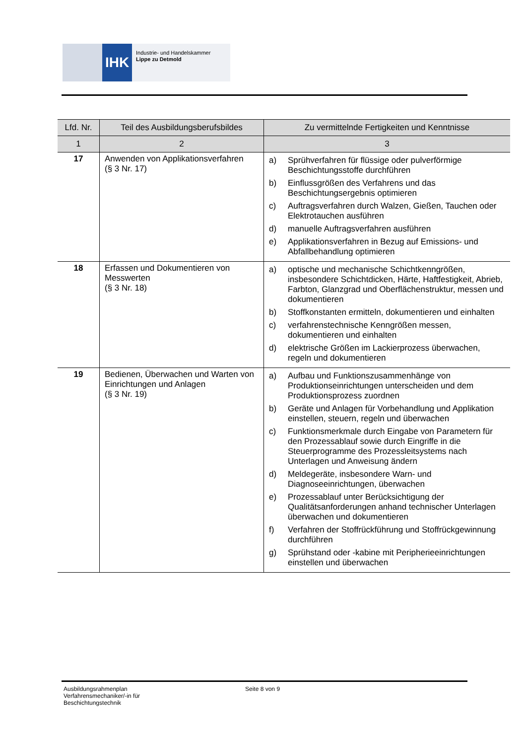IHK
Industrie- und Handelskammer
Lippe zu Detmold
| Lfd. Nr. | Teil des Ausbildungsberufsbildes | Zu vermittelnde Fertigkeiten und Kenntnisse |
| --- | --- | --- |
| 1 | 2 | 3 |
| 17 | Anwenden von Applikationsverfahren (§ 3 Nr. 17) | a) Sprühverfahren für flüssige oder pulverförmige Beschichtungsstoffe durchführen b) Einflussgrößen des Verfahrens und das Beschichtungsergebnis optimieren c) Auftragsverfahren durch Walzen, Gießen, Tauchen oder Elektrotauchen ausführen d) manuelle Auftragsverfahren ausführen e) Applikationsverfahren in Bezug auf Emissions- und Abfallbehandlung optimieren |
| 18 | Erfassen und Dokumentieren von Messwerten (§ 3 Nr. 18) | a) optische und mechanische Schichtkenngrößen, insbesondere Schichtdicken, Härte, Haftfestigkeit, Abrieb, Farbton, Glanzgrad und Oberflächenstruktur, messen und dokumentieren b) Stoffkonstanten ermitteln, dokumentieren und einhalten c) verfahrenstechnische Kenngrößen messen, dokumentieren und einhalten d) elektrische Größen im Lackierprozess überwachen, regeln und dokumentieren |
| 19 | Bedienen, Überwachen und Warten von Einrichtungen und Anlagen (§ 3 Nr. 19) | a) Aufbau und Funktionszusammenhänge von Produktionseinrichtungen unterscheiden und dem Produktionsprozess zuordnen b) Geräte und Anlagen für Vorbehandlung und Applikation einstellen, steuern, regeln und überwachen c) Funktionsmerkmale durch Eingabe von Parametern für den Prozessablauf sowie durch Eingriffe in die Steuerprogramme des Prozessleitsystems nach Unterlagen und Anweisung ändern d) Meldegeräte, insbesondere Warn- und Diagnoseeinrichtungen, überwachen e) Prozessablauf unter Berücksichtigung der Qualitätsanforderungen anhand technischer Unterlagen überwachen und dokumentieren f) Verfahren der Stoffrückführung und Stoffrückgewinnung durchführen g) Sprühstand oder -kabine mit Peripherieeinrichtungen einstellen und überwachen |
Ausbildungsrahmenplan
Verfahrensmechaniker/-in für
Beschichtungstechnik
Seite 8 von 9